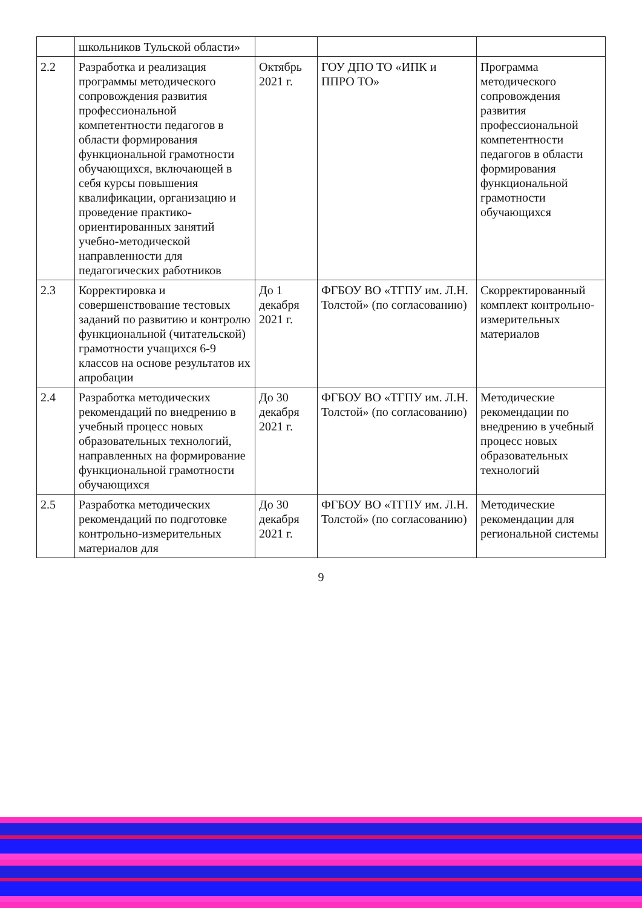| | школьников Тульской области» | | | |
| 2.2 | Разработка и реализация программы методического сопровождения развития профессиональной компетентности педагогов в области формирования функциональной грамотности обучающихся, включающей в себя курсы повышения квалификации, организацию и проведение практико-ориентированных занятий учебно-методической направленности для педагогических работников | Октябрь 2021 г. | ГОУ ДПО ТО «ИПК и ППРО ТО» | Программа методического сопровождения развития профессиональной компетентности педагогов в области формирования функциональной грамотности обучающихся |
| 2.3 | Корректировка и совершенствование тестовых заданий по развитию и контролю функциональной (читательской) грамотности учащихся 6-9 классов на основе результатов их апробации | До 1 декабря 2021 г. | ФГБОУ ВО «ТГПУ им. Л.Н. Толстой» (по согласованию) | Скорректированный комплект контрольно-измерительных материалов |
| 2.4 | Разработка методических рекомендаций по внедрению в учебный процесс новых образовательных технологий, направленных на формирование функциональной грамотности обучающихся | До 30 декабря 2021 г. | ФГБОУ ВО «ТГПУ им. Л.Н. Толстой» (по согласованию) | Методические рекомендации по внедрению в учебный процесс новых образовательных технологий |
| 2.5 | Разработка методических рекомендаций по подготовке контрольно-измерительных материалов для | До 30 декабря 2021 г. | ФГБОУ ВО «ТГПУ им. Л.Н. Толстой» (по согласованию) | Методические рекомендации для региональной системы |
9